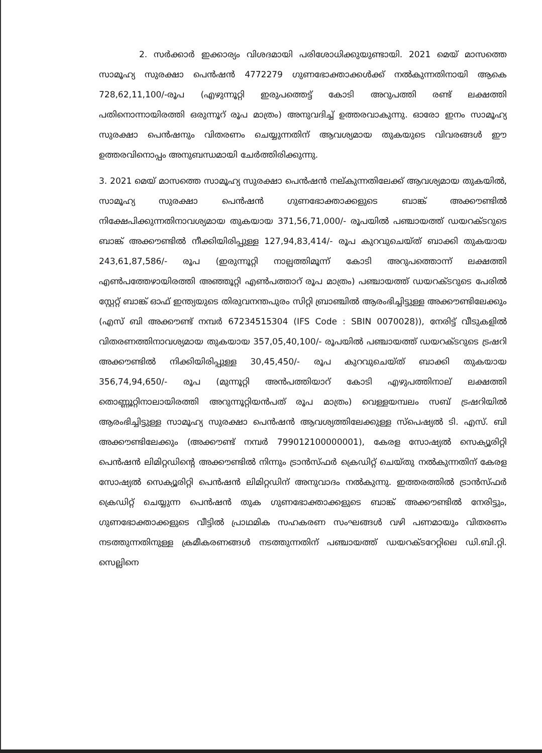2. സർക്കാർ ഇക്കാര്യം വിശദമായി പരിശോധിക്കുയുണ്ടായി. 2021 മെയ് മാസത്തെ സാമൂഹ്യ സുരക്ഷാ പെൻഷൻ 4772279 ഗുണഭോക്താക്കൾക്ക് നൽകുന്നതിനായി ആകെ 728,62,11,100/-രൂപ (എഴുന്നൂറ്റി ഇരുപത്തെട്ട് കോടി അറുപത്തി രണ്ട് ലക്ഷത്തി പതിനൊന്നായിരത്തി ഒരുന്നൂറ് രൂപ മാത്രം) അനുവദിച്ച് ഉത്തരവാകുന്നു. ഓരോ ഇനം സാമൂഹ്യ സുരക്ഷാ പെൻഷനും വിതരണം ചെയ്യുന്നതിന് ആവശ്യമായ തുകയുടെ വിവരങ്ങൾ ഈ ഉത്തരവിനൊപ്പം അനുബന്ധമായി ചേർത്തിരിക്കുന്നു.
3. 2021 മെയ് മാസത്തെ സാമൂഹ്യ സുരക്ഷാ പെൻഷൻ നല്കുന്നതിലേക്ക് ആവശ്യമായ തുകയിൽ, സാമൂഹ്യ സുരക്ഷാ പെൻഷൻ ഗുണഭോക്താക്കളുടെ ബാങ്ക് അക്കൗണ്ടിൽ നിക്ഷേപിക്കുന്നതിനാവശ്യമായ തുകയായ 371,56,71,000/- രൂപയിൽ പഞ്ചായത്ത് ഡയറക്ടറുടെ ബാങ്ക് അക്കൗണ്ടിൽ നീക്കിയിരിപ്പുള്ള 127,94,83,414/- രൂപ കുറവുചെയ്ത് ബാക്കി തുകയായ 243,61,87,586/- രൂപ (ഇരുന്നൂറ്റി നാല്പത്തിമൂന്ന് കോടി അറുപത്തൊന്ന് ലക്ഷത്തി എൺപത്തേഴായിരത്തി അഞ്ഞൂറ്റി എൺപത്താറ് രൂപ മാത്രം) പഞ്ചായത്ത് ഡയറക്ടറുടെ പേരിൽ സ്റ്റേറ്റ് ബാങ്ക് ഓഫ് ഇന്ത്യയുടെ തിരുവനന്തപുരം സിറ്റി ബ്രാഞ്ചിൽ ആരംഭിച്ചിട്ടുള്ള അക്കൗണ്ടിലേക്കും (എസ് ബി അക്കൗണ്ട് നമ്പർ 67234515304 (IFS Code : SBIN 0070028)), നേരിട്ട് വീടുകളിൽ വിതരണത്തിനാവശ്യമായ തുകയായ 357,05,40,100/- രൂപയിൽ പഞ്ചായത്ത് ഡയറക്ടറുടെ ട്രഷറി അക്കൗണ്ടിൽ നിക്കിയിരിപ്പുള്ള 30,45,450/- രൂപ കുറവുചെയ്ത് ബാക്കി തുകയായ 356,74,94,650/- രൂപ (മുന്നൂറ്റി അൻപത്തിയാറ് കോടി എഴുപത്തിനാല് ലക്ഷത്തി തൊണ്ണൂറ്റിനാലായിരത്തി അറുന്നൂറ്റിയൻപത് രൂപ മാത്രം) വെള്ളയമ്പലം സബ് ട്രഷറിയിൽ ആരംഭിച്ചിട്ടുള്ള സാമൂഹ്യ സുരക്ഷാ പെൻഷൻ ആവശ്യത്തിലേക്കുള്ള സ്പെഷ്യൽ ടി. എസ്. ബി അക്കൗണ്ടിലേക്കും (അക്കൗണ്ട് നമ്പർ 799012100000001), കേരള സോഷ്യൽ സെക്യൂരിറ്റി പെൻഷൻ ലിമിറ്റഡിന്റെ അക്കൗണ്ടിൽ നിന്നും ട്രാൻസ്ഫർ ക്രെഡിറ്റ് ചെയ്തു നൽകുന്നതിന് കേരള സോഷ്യൽ സെക്യൂരിറ്റി പെൻഷൻ ലിമിറ്റഡിന് അനുവാദം നൽകുന്നു. ഇത്തരത്തിൽ ട്രാൻസ്ഫർ ക്രെഡിറ്റ് ചെയ്യുന്ന പെൻഷൻ തുക ഗുണഭോക്താക്കളുടെ ബാങ്ക് അക്കൗണ്ടിൽ നേരിട്ടും, ഗുണഭോക്താക്കളുടെ വീട്ടിൽ പ്രാഥമിക സഹകരണ സംഘങ്ങൾ വഴി പണമായും വിതരണം നടത്തുന്നതിനുള്ള ക്രമീകരണങ്ങൾ നടത്തുന്നതിന് പഞ്ചായത്ത് ഡയറക്ടറേറ്റിലെ ഡി.ബി.റ്റി. സെല്ലിനെ